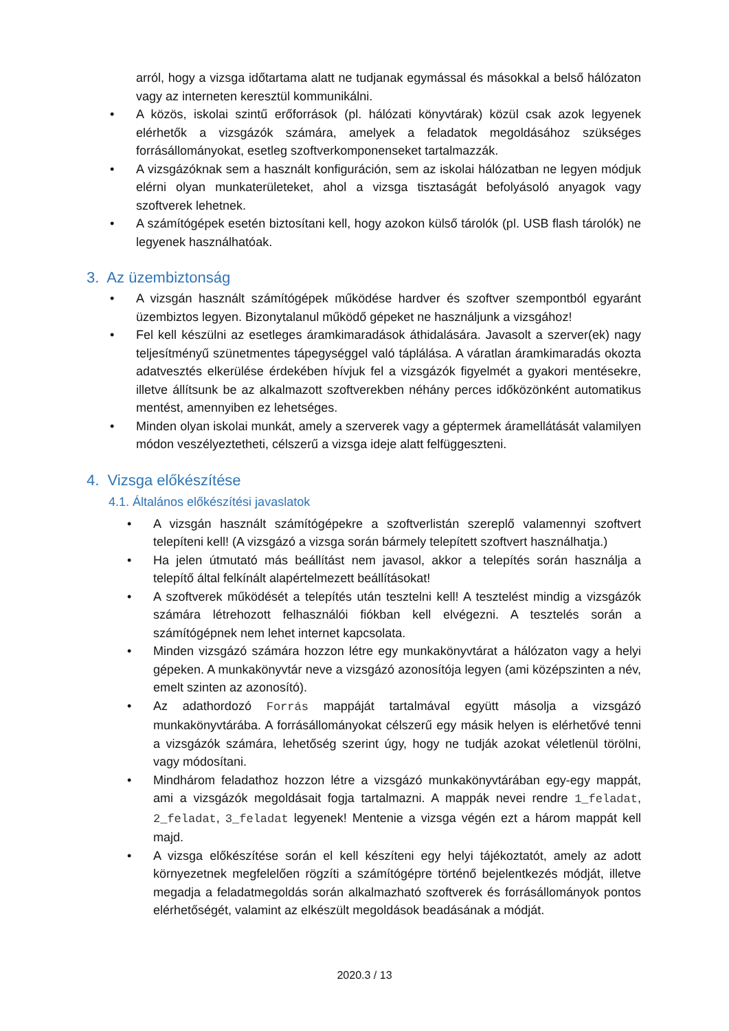arról, hogy a vizsga időtartama alatt ne tudjanak egymással és másokkal a belső hálózaton vagy az interneten keresztül kommunikálni.
• A közös, iskolai szintű erőforrások (pl. hálózati könyvtárak) közül csak azok legyenek elérhetők a vizsgázók számára, amelyek a feladatok megoldásához szükséges forrásállományokat, esetleg szoftverkomponenseket tartalmazzák.
• A vizsgázóknak sem a használt konfiguráción, sem az iskolai hálózatban ne legyen módjuk elérni olyan munkaterületeket, ahol a vizsga tisztaságát befolyásoló anyagok vagy szoftverek lehetnek.
• A számítógépek esetén biztosítani kell, hogy azokon külső tárolók (pl. USB flash tárolók) ne legyenek használhatóak.
3. Az üzembiztonság
• A vizsgán használt számítógépek működése hardver és szoftver szempontból egyaránt üzembiztos legyen. Bizonytalanul működő gépeket ne használjunk a vizsgához!
• Fel kell készülni az esetleges áramkimaradások áthidalására. Javasolt a szerver(ek) nagy teljesítményű szünetmentes tápegységgel való táplálása. A váratlan áramkimaradás okozta adatvesztés elkerülése érdekében hívjuk fel a vizsgázók figyelmét a gyakori mentésekre, illetve állítsunk be az alkalmazott szoftverekben néhány perces időközönként automatikus mentést, amennyiben ez lehetséges.
• Minden olyan iskolai munkát, amely a szerverek vagy a géptermek áramellátását valamilyen módon veszélyeztetheti, célszerű a vizsga ideje alatt felfüggeszteni.
4. Vizsga előkészítése
4.1. Általános előkészítési javaslatok
• A vizsgán használt számítógépekre a szoftverlistán szereplő valamennyi szoftvert telepíteni kell! (A vizsgázó a vizsga során bármely telepített szoftvert használhatja.)
• Ha jelen útmutató más beállítást nem javasol, akkor a telepítés során használja a telepítő által felkínált alapértelmezett beállításokat!
• A szoftverek működését a telepítés után tesztelni kell! A tesztelést mindig a vizsgázók számára létrehozott felhasználói fiókban kell elvégezni. A tesztelés során a számítógépnek nem lehet internet kapcsolata.
• Minden vizsgázó számára hozzon létre egy munkakönyvtárat a hálózaton vagy a helyi gépeken. A munkakönyvtár neve a vizsgázó azonosítója legyen (ami középszinten a név, emelt szinten az azonosító).
• Az adathordozó Forrás mappáját tartalmával együtt másolja a vizsgázó munkakönyvtárába. A forrásállományokat célszerű egy másik helyen is elérhetővé tenni a vizsgázók számára, lehetőség szerint úgy, hogy ne tudják azokat véletlenül törölni, vagy módosítani.
• Mindhárom feladathoz hozzon létre a vizsgázó munkakönyvtárában egy-egy mappát, ami a vizsgázók megoldásait fogja tartalmazni. A mappák nevei rendre 1_feladat, 2_feladat, 3_feladat legyenek! Mentenie a vizsga végén ezt a három mappát kell majd.
• A vizsga előkészítése során el kell készíteni egy helyi tájékoztatót, amely az adott környezetnek megfelelően rögzíti a számítógépre történő bejelentkezés módját, illetve megadja a feladatmegoldás során alkalmazható szoftverek és forrásállományok pontos elérhetőségét, valamint az elkészült megoldások beadásának a módját.
2020.3 / 13